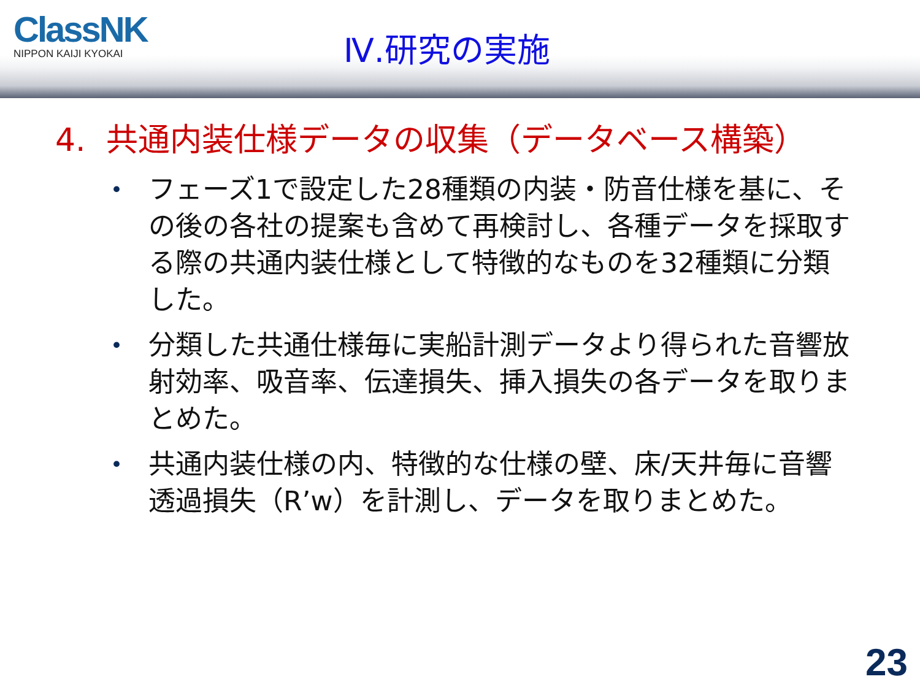ClassNK
NIPPON KAIJI KYOKAI
Ⅳ.研究の実施
4. 共通内装仕様データの収集（データベース構築）
• フェーズ1で設定した28種類の内装・防音仕様を基に、その後の各社の提案も含めて再検討し、各種データを採取する際の共通内装仕様として特徴的なものを32種類に分類した。
• 分類した共通仕様毎に実船計測データより得られた音響放射効率、吸音率、伝達損失、挿入損失の各データを取りまとめた。
• 共通内装仕様の内、特徴的な仕様の壁、床/天井毎に音響透過損失（R’w）を計測し、データを取りまとめた。
23